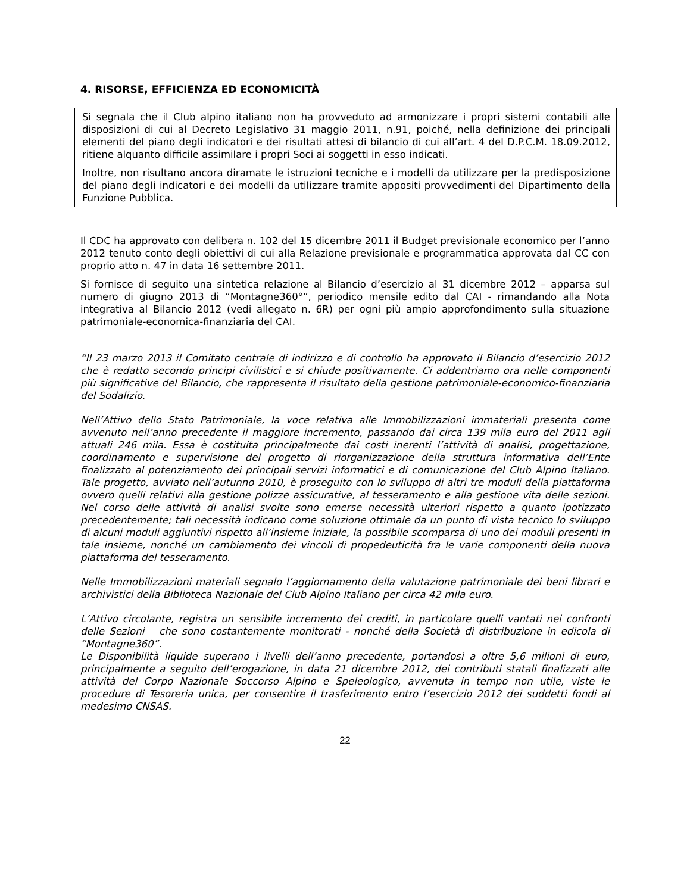4. RISORSE, EFFICIENZA ED ECONOMICITÀ
Si segnala che il Club alpino italiano non ha provveduto ad armonizzare i propri sistemi contabili alle disposizioni di cui al Decreto Legislativo 31 maggio 2011, n.91, poiché, nella definizione dei principali elementi del piano degli indicatori e dei risultati attesi di bilancio di cui all’art. 4 del D.P.C.M. 18.09.2012, ritiene alquanto difficile assimilare i propri Soci ai soggetti in esso indicati.
Inoltre, non risultano ancora diramate le istruzioni tecniche e i modelli da utilizzare per la predisposizione del piano degli indicatori e dei modelli da utilizzare tramite appositi provvedimenti del Dipartimento della Funzione Pubblica.
Il CDC ha approvato con delibera n. 102 del 15 dicembre 2011 il Budget previsionale economico per l’anno 2012 tenuto conto degli obiettivi di cui alla Relazione previsionale e programmatica approvata dal CC con proprio atto n. 47 in data 16 settembre 2011.
Si fornisce di seguito una sintetica relazione al Bilancio d’esercizio al 31 dicembre 2012 – apparsa sul numero di giugno 2013 di “Montagne360°”, periodico mensile edito dal CAI - rimandando alla Nota integrativa al Bilancio 2012 (vedi allegato n. 6R) per ogni più ampio approfondimento sulla situazione patrimoniale-economica-finanziaria del CAI.
“Il 23 marzo 2013 il Comitato centrale di indirizzo e di controllo ha approvato il Bilancio d’esercizio 2012 che è redatto secondo principi civilistici e si chiude positivamente. Ci addentriamo ora nelle componenti più significative del Bilancio, che rappresenta il risultato della gestione patrimoniale-economico-finanziaria del Sodalizio.
Nell’Attivo dello Stato Patrimoniale, la voce relativa alle Immobilizzazioni immateriali presenta come avvenuto nell’anno precedente il maggiore incremento, passando dai circa 139 mila euro del 2011 agli attuali 246 mila. Essa è costituita principalmente dai costi inerenti l’attività di analisi, progettazione, coordinamento e supervisione del progetto di riorganizzazione della struttura informativa dell’Ente finalizzato al potenziamento dei principali servizi informatici e di comunicazione del Club Alpino Italiano. Tale progetto, avviato nell’autunno 2010, è proseguito con lo sviluppo di altri tre moduli della piattaforma ovvero quelli relativi alla gestione polizze assicurative, al tesseramento e alla gestione vita delle sezioni. Nel corso delle attività di analisi svolte sono emerse necessità ulteriori rispetto a quanto ipotizzato precedentemente; tali necessità indicano come soluzione ottimale da un punto di vista tecnico lo sviluppo di alcuni moduli aggiuntivi rispetto all’insieme iniziale, la possibile scomparsa di uno dei moduli presenti in tale insieme, nonché un cambiamento dei vincoli di propedeuticità fra le varie componenti della nuova piattaforma del tesseramento.
Nelle Immobilizzazioni materiali segnalo l’aggiornamento della valutazione patrimoniale dei beni librari e archivistici della Biblioteca Nazionale del Club Alpino Italiano per circa 42 mila euro.
L’Attivo circolante, registra un sensibile incremento dei crediti, in particolare quelli vantati nei confronti delle Sezioni – che sono costantemente monitorati - nonché della Società di distribuzione in edicola di “Montagne360”.
Le Disponibilità liquide superano i livelli dell’anno precedente, portandosi a oltre 5,6 milioni di euro, principalmente a seguito dell’erogazione, in data 21 dicembre 2012, dei contributi statali finalizzati alle attività del Corpo Nazionale Soccorso Alpino e Speleologico, avvenuta in tempo non utile, viste le procedure di Tesoreria unica, per consentire il trasferimento entro l’esercizio 2012 dei suddetti fondi al medesimo CNSAS.
22